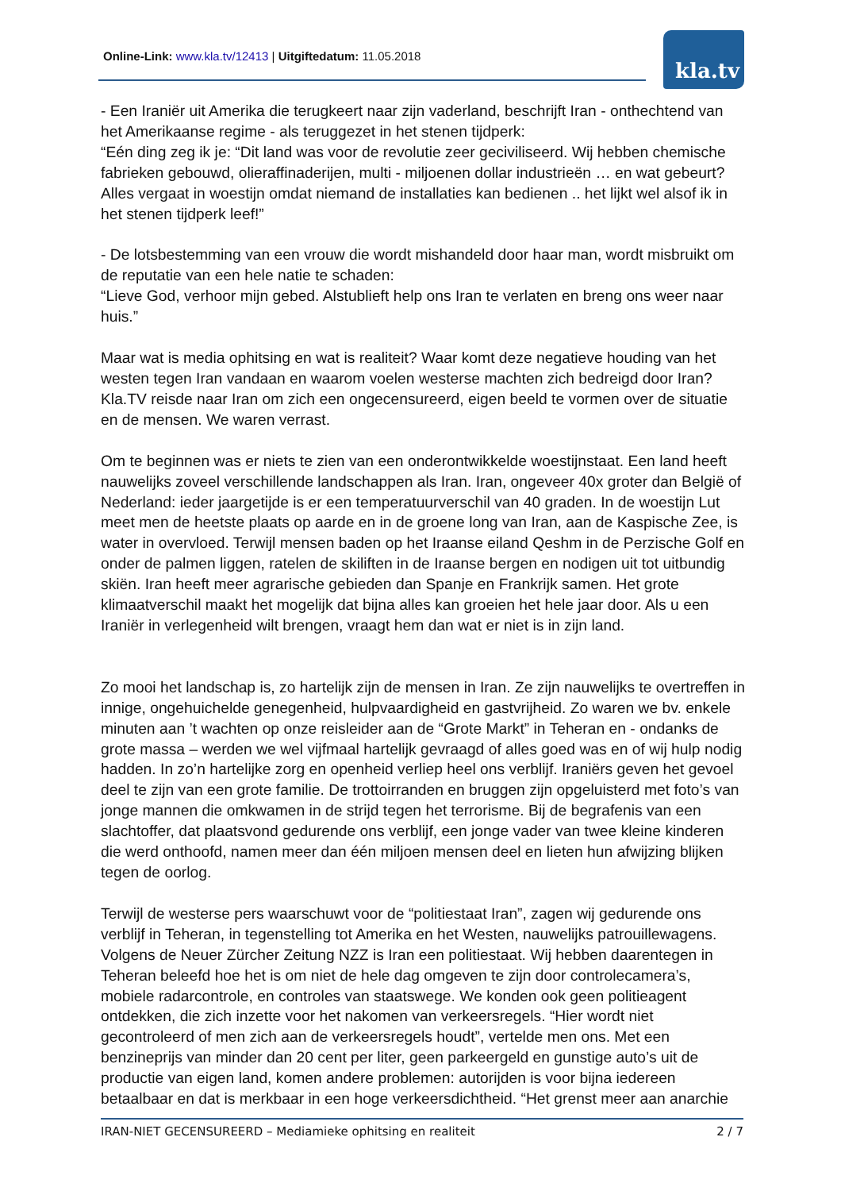Online-Link: www.kla.tv/12413 | Uitgiftedatum: 11.05.2018
kla.tv
- Een Iraniër uit Amerika die terugkeert naar zijn vaderland, beschrijft Iran - onthechtend van het Amerikaanse regime - als teruggezet in het stenen tijdperk:
“Eén ding zeg ik je: “Dit land was voor de revolutie zeer geciviliseerd. Wij hebben chemische fabrieken gebouwd, olieraffinaderijen, multi - miljoenen dollar industrieën … en wat gebeurt? Alles vergaat in woestijn omdat niemand de installaties kan bedienen .. het lijkt wel alsof ik in het stenen tijdperk leef!”
- De lotsbestemming van een vrouw die wordt mishandeld door haar man, wordt misbruikt om de reputatie van een hele natie te schaden:
“Lieve God, verhoor mijn gebed. Alstublieft help ons Iran te verlaten en breng ons weer naar huis.”
Maar wat is media ophitsing en wat is realiteit? Waar komt deze negatieve houding van het westen tegen Iran vandaan en waarom voelen westerse machten zich bedreigd door Iran? Kla.TV reisde naar Iran om zich een ongecensureerd, eigen beeld te vormen over de situatie en de mensen. We waren verrast.
Om te beginnen was er niets te zien van een onderontwikkelde woestijnstaat. Een land heeft nauwelijks zoveel verschillende landschappen als Iran. Iran, ongeveer 40x groter dan België of Nederland: ieder jaargetijde is er een temperatuurverschil van 40 graden. In de woestijn Lut meet men de heetste plaats op aarde en in de groene long van Iran, aan de Kaspische Zee, is water in overvloed. Terwijl mensen baden op het Iraanse eiland Qeshm in de Perzische Golf en onder de palmen liggen, ratelen de skiliften in de Iraanse bergen en nodigen uit tot uitbundig skiën. Iran heeft meer agrarische gebieden dan Spanje en Frankrijk samen. Het grote klimaatverschil maakt het mogelijk dat bijna alles kan groeien het hele jaar door. Als u een Iraniër in verlegenheid wilt brengen, vraagt hem dan wat er niet is in zijn land.
Zo mooi het landschap is, zo hartelijk zijn de mensen in Iran. Ze zijn nauwelijks te overtreffen in innige, ongehuichelde genegenheid, hulpvaardigheid en gastvrijheid. Zo waren we bv. enkele minuten aan ’t wachten op onze reisleider aan de “Grote Markt” in Teheran en - ondanks de grote massa – werden we wel vijfmaal hartelijk gevraagd of alles goed was en of wij hulp nodig hadden. In zo’n hartelijke zorg en openheid verliep heel ons verblijf. Iraniërs geven het gevoel deel te zijn van een grote familie. De trottoirranden en bruggen zijn opgeluisterd met foto’s van jonge mannen die omkwamen in de strijd tegen het terrorisme. Bij de begrafenis van een slachtoffer, dat plaatsvond gedurende ons verblijf, een jonge vader van twee kleine kinderen die werd onthoofd, namen meer dan één miljoen mensen deel en lieten hun afwijzing blijken tegen de oorlog.
Terwijl de westerse pers waarschuwt voor de “politiestaat Iran”, zagen wij gedurende ons verblijf in Teheran, in tegenstelling tot Amerika en het Westen, nauwelijks patrouillewagens. Volgens de Neuer Zürcher Zeitung NZZ is Iran een politiestaat. Wij hebben daarentegen in Teheran beleefd hoe het is om niet de hele dag omgeven te zijn door controlecamera’s, mobiele radarcontrole, en controles van staatswege. We konden ook geen politieagent ontdekken, die zich inzette voor het nakomen van verkeersregels. “Hier wordt niet gecontroleerd of men zich aan de verkeersregels houdt”, vertelde men ons. Met een benzineprijs van minder dan 20 cent per liter, geen parkeergeld en gunstige auto’s uit de productie van eigen land, komen andere problemen: autorijden is voor bijna iedereen betaalbaar en dat is merkbaar in een hoge verkeersdichtheid. “Het grenst meer aan anarchie
IRAN-NIET GECENSUREERD – Mediamieke ophitsing en realiteit 2 / 7